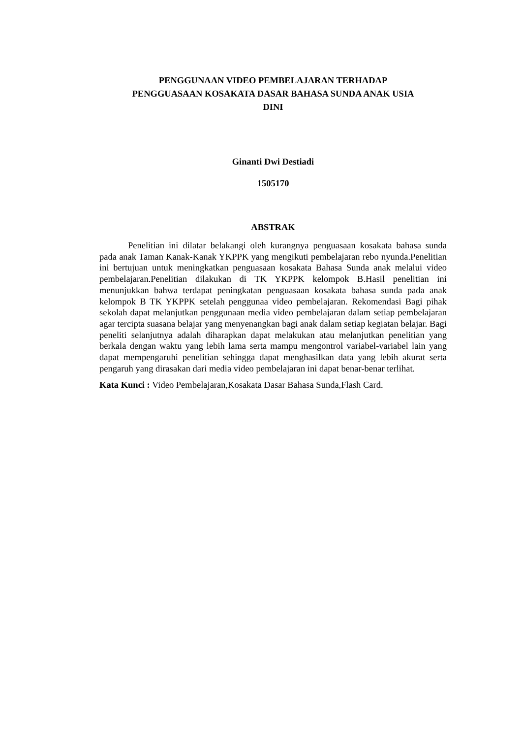PENGGUNAAN VIDEO PEMBELAJARAN TERHADAP
PENGGUASAAN KOSAKATA DASAR BAHASA SUNDA ANAK USIA
DINI
Ginanti Dwi Destiadi
1505170
ABSTRAK
Penelitian ini dilatar belakangi oleh kurangnya penguasaan kosakata bahasa sunda pada anak Taman Kanak-Kanak YKPPK yang mengikuti pembelajaran rebo nyunda.Penelitian ini bertujuan untuk meningkatkan penguasaan kosakata Bahasa Sunda anak melalui video pembelajaran.Penelitian dilakukan di TK YKPPK kelompok B.Hasil penelitian ini menunjukkan bahwa terdapat peningkatan penguasaan kosakata bahasa sunda pada anak kelompok B TK YKPPK setelah penggunaa video pembelajaran. Rekomendasi Bagi pihak sekolah dapat melanjutkan penggunaan media video pembelajaran dalam setiap pembelajaran agar tercipta suasana belajar yang menyenangkan bagi anak dalam setiap kegiatan belajar. Bagi peneliti selanjutnya adalah diharapkan dapat melakukan atau melanjutkan penelitian yang berkala dengan waktu yang lebih lama serta mampu mengontrol variabel-variabel lain yang dapat mempengaruhi penelitian sehingga dapat menghasilkan data yang lebih akurat serta pengaruh yang dirasakan dari media video pembelajaran ini dapat benar-benar terlihat.
Kata Kunci : Video Pembelajaran,Kosakata Dasar Bahasa Sunda,Flash Card.